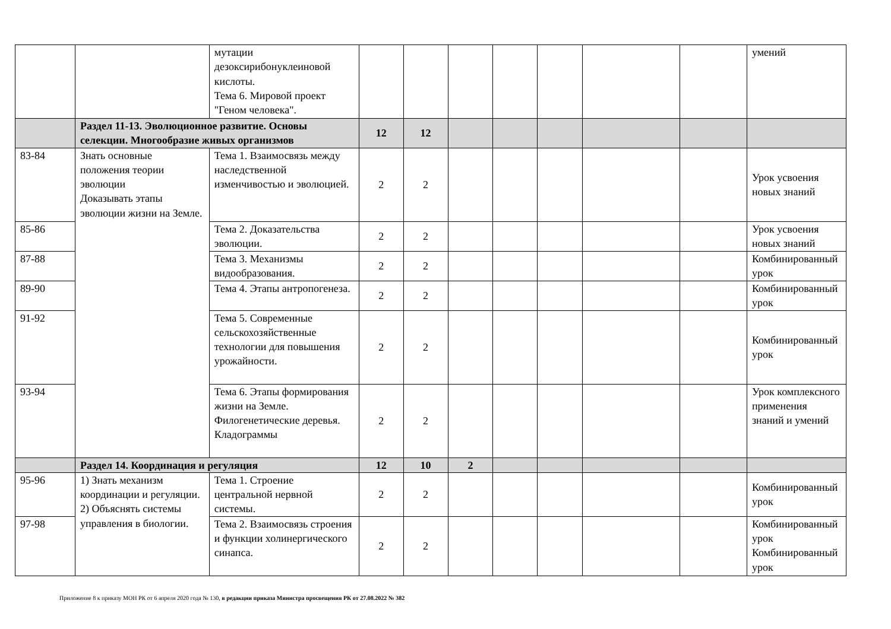| | | мутации дезоксирибонуклеиновой кислоты. Тема 6. Мировой проект "Геном человека". | | | | | | | | умений |
| | Раздел 11-13. Эволюционное развитие. Основы селекции. Многообразие живых организмов | | 12 | 12 | | | | | | |
| 83-84 | Знать основные положения теории эволюции Доказывать этапы эволюции жизни на Земле. | Тема 1. Взаимосвязь между наследственной изменчивостью и эволюцией. | 2 | 2 | | | | | | Урок усвоения новых знаний |
| 85-86 | | Тема 2. Доказательства эволюции. | 2 | 2 | | | | | | Урок усвоения новых знаний |
| 87-88 | | Тема 3. Механизмы видообразования. | 2 | 2 | | | | | | Комбинированный урок |
| 89-90 | | Тема 4. Этапы антропогенеза. | 2 | 2 | | | | | | Комбинированный урок |
| 91-92 | | Тема 5. Современные сельскохозяйственные технологии для повышения урожайности. | 2 | 2 | | | | | | Комбинированный урок |
| 93-94 | | Тема 6. Этапы формирования жизни на Земле. Филогенетические деревья. Кладограммы | 2 | 2 | | | | | | Урок комплексного применения знаний и умений |
| | Раздел 14. Координация и регуляция | | 12 | 10 | 2 | | | | | |
| 95-96 | 1) Знать механизм координации и регуляции. 2) Объяснять системы управления в биологии. | Тема 1. Строение центральной нервной системы. | 2 | 2 | | | | | | Комбинированный урок |
| 97-98 | | Тема 2. Взаимосвязь строения и функции холинергического синапса. | 2 | 2 | | | | | | Комбинированный урок Комбинированный урок |
Приложение 8 к приказу МОН РК от 6 апреля 2020 года № 130, в редакции приказа Министра просвещения РК от 27.08.2022 № 382